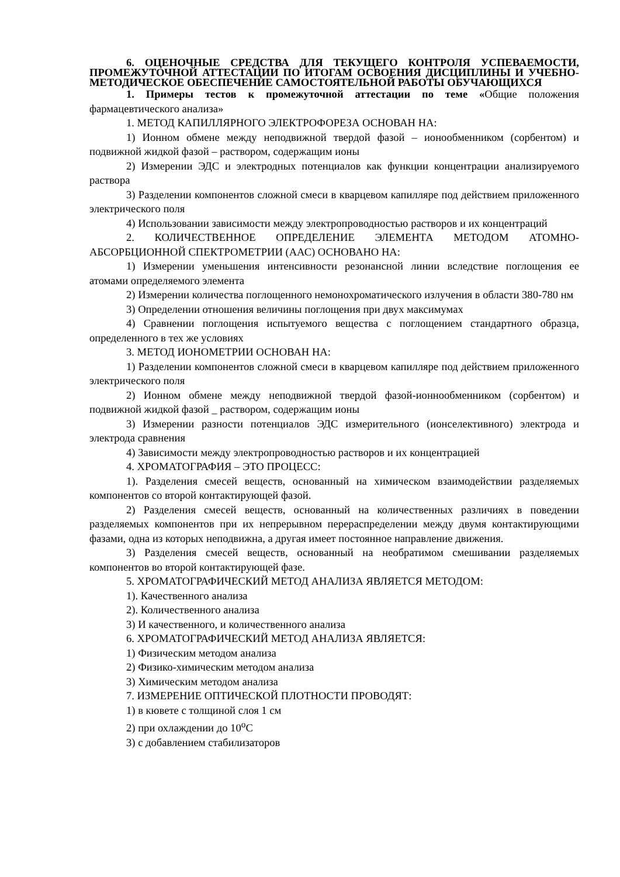6. ОЦЕНОЧНЫЕ СРЕДСТВА ДЛЯ ТЕКУЩЕГО КОНТРОЛЯ УСПЕВАЕМОСТИ, ПРОМЕЖУТОЧНОЙ АТТЕСТАЦИИ ПО ИТОГАМ ОСВОЕНИЯ ДИСЦИПЛИНЫ И УЧЕБНО-МЕТОДИЧЕСКОЕ ОБЕСПЕЧЕНИЕ САМОСТОЯТЕЛЬНОЙ РАБОТЫ ОБУЧАЮЩИХСЯ
1. Примеры тестов к промежуточной аттестации по теме «Общие положения фармацевтического анализа»
1. МЕТОД КАПИЛЛЯРНОГО ЭЛЕКТРОФОРЕЗА ОСНОВАН НА:
1) Ионном обмене между неподвижной твердой фазой – ионообменником (сорбентом) и подвижной жидкой фазой – раствором, содержащим ионы
2) Измерении ЭДС и электродных потенциалов как функции концентрации анализируемого раствора
3) Разделении компонентов сложной смеси в кварцевом капилляре под действием приложенного электрического поля
4) Использовании зависимости между электропроводностью растворов и их концентраций
2. КОЛИЧЕСТВЕННОЕ ОПРЕДЕЛЕНИЕ ЭЛЕМЕНТА МЕТОДОМ АТОМНО-АБСОРБЦИОННОЙ СПЕКТРОМЕТРИИ (ААС) ОСНОВАНО НА:
1) Измерении уменьшения интенсивности резонансной линии вследствие поглощения ее атомами определяемого элемента
2) Измерении количества поглощенного немонохроматического излучения в области 380-780 нм
3) Определении отношения величины поглощения при двух максимумах
4) Сравнении поглощения испытуемого вещества с поглощением стандартного образца, определенного в тех же условиях
3. МЕТОД ИОНОМЕТРИИ ОСНОВАН НА:
1) Разделении компонентов сложной смеси в кварцевом капилляре под действием приложенного электрического поля
2) Ионном обмене между неподвижной твердой фазой-ионнообменником (сорбентом) и подвижной жидкой фазой _ раствором, содержащим ионы
3) Измерении разности потенциалов ЭДС измерительного (ионселективного) электрода и электрода сравнения
4) Зависимости между электропроводностью растворов и их концентрацией
4. ХРОМАТОГРАФИЯ – ЭТО ПРОЦЕСС:
1). Разделения смесей веществ, основанный на химическом взаимодействии разделяемых компонентов со второй контактирующей фазой.
2) Разделения смесей веществ, основанный на количественных различиях в поведении разделяемых компонентов при их непрерывном перераспределении между двумя контактирующими фазами, одна из которых неподвижна, а другая имеет постоянное направление движения.
3) Разделения смесей веществ, основанный на необратимом смешивании разделяемых компонентов во второй контактирующей фазе.
5. ХРОМАТОГРАФИЧЕСКИЙ МЕТОД АНАЛИЗА ЯВЛЯЕТСЯ МЕТОДОМ:
1). Качественного анализа
2). Количественного анализа
3) И качественного, и количественного анализа
6. ХРОМАТОГРАФИЧЕСКИЙ МЕТОД АНАЛИЗА ЯВЛЯЕТСЯ:
1) Физическим методом анализа
2) Физико-химическим методом анализа
3) Химическим методом анализа
7. ИЗМЕРЕНИЕ ОПТИЧЕСКОЙ ПЛОТНОСТИ ПРОВОДЯТ:
1) в кювете с толщиной слоя 1 см
2) при охлаждении до 10<sup>о</sup>С
3) с добавлением стабилизаторов